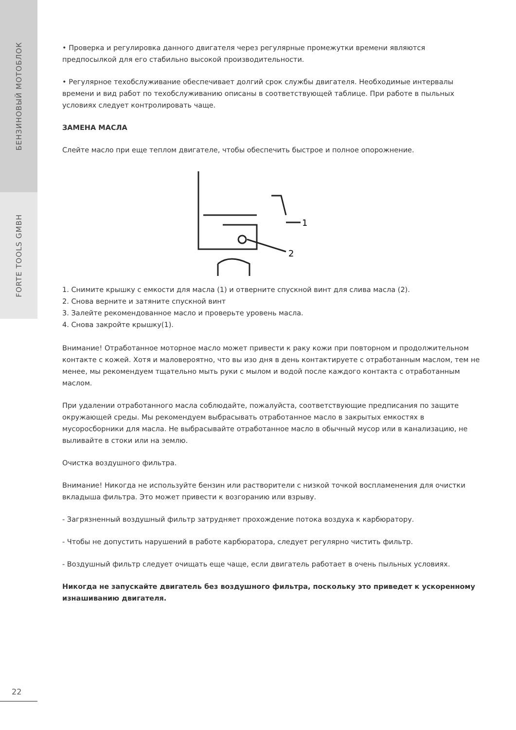БЕНЗИНОВЫЙ МОТОБЛОК
FORTE TOOLS GMBH
• Проверка и регулировка данного двигателя через регулярные промежутки времени являются предпосылкой для его стабильно высокой производительности.
• Регулярное техобслуживание обеспечивает долгий срок службы двигателя. Необходимые интервалы времени и вид работ по техобслуживанию описаны в соответствующей таблице. При работе в пыльных условиях следует контролировать чаще.
ЗАМЕНА МАСЛА
Слейте масло при еще теплом двигателе, чтобы обеспечить быстрое и полное опорожнение.
1
2
1. Снимите крышку с емкости для масла (1) и отверните спускной винт для слива масла (2).
2. Снова верните и затяните спускной винт
3. Залейте рекомендованное масло и проверьте уровень масла.
4. Снова закройте крышку(1).
Внимание! Отработанное моторное масло может привести к раку кожи при повторном и продолжительном контакте с кожей. Хотя и маловероятно, что вы изо дня в день контактируете с отработанным маслом, тем не менее, мы рекомендуем тщательно мыть руки с мылом и водой после каждого контакта с отработанным маслом.
При удалении отработанного масла соблюдайте, пожалуйста, соответствующие предписания по защите окружающей среды. Мы рекомендуем выбрасывать отработанное масло в закрытых емкостях в мусоросборники для масла. Не выбрасывайте отработанное масло в обычный мусор или в канализацию, не выливайте в стоки или на землю.
Очистка воздушного фильтра.
Внимание! Никогда не используйте бензин или растворители с низкой точкой воспламенения для очистки вкладыша фильтра. Это может привести к возгоранию или взрыву.
- Загрязненный воздушный фильтр затрудняет прохождение потока воздуха к карбюратору.
- Чтобы не допустить нарушений в работе карбюратора, следует регулярно чистить фильтр.
- Воздушный фильтр следует очищать еще чаще, если двигатель работает в очень пыльных условиях.
Никогда не запускайте двигатель без воздушного фильтра, поскольку это приведет к ускоренному изнашиванию двигателя.
22